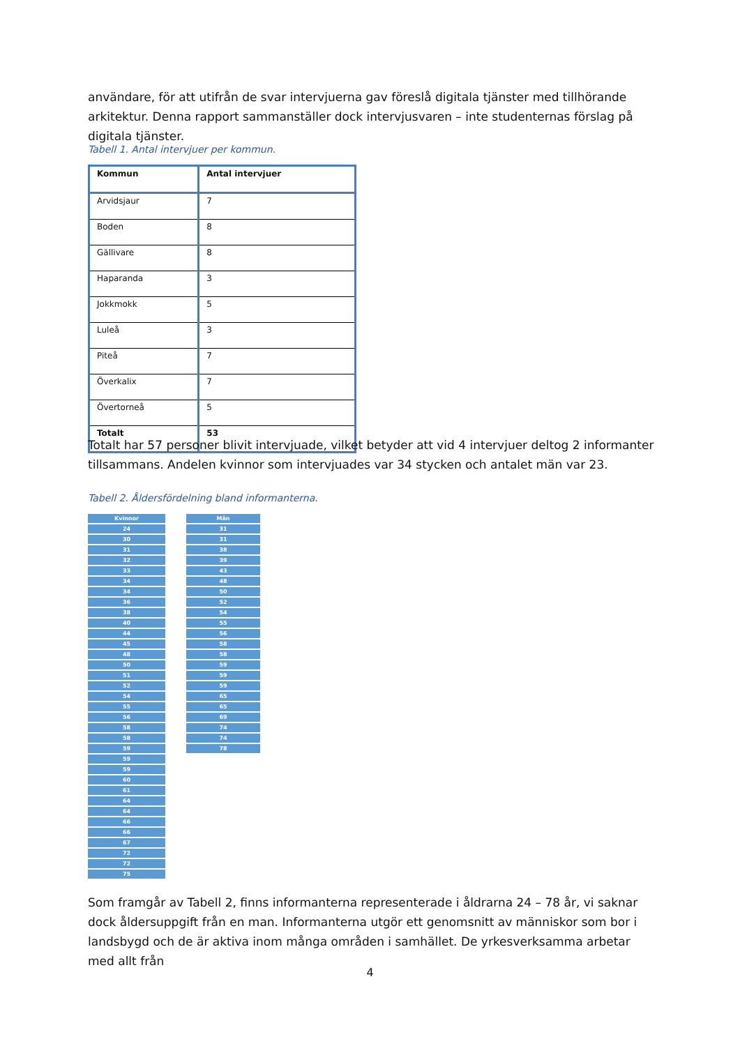användare, för att utifrån de svar intervjuerna gav föreslå digitala tjänster med tillhörande arkitektur. Denna rapport sammanställer dock intervjusvaren – inte studenternas förslag på digitala tjänster.
Tabell 1. Antal intervjuer per kommun.
| Kommun | Antal intervjuer |
| --- | --- |
| Arvidsjaur | 7 |
| Boden | 8 |
| Gällivare | 8 |
| Haparanda | 3 |
| Jokkmokk | 5 |
| Luleå | 3 |
| Piteå | 7 |
| Överkalix | 7 |
| Övertorneå | 5 |
| Totalt | 53 |
Totalt har 57 personer blivit intervjuade, vilket betyder att vid 4 intervjuer deltog 2 informanter tillsammans. Andelen kvinnor som intervjuades var 34 stycken och antalet män var 23.
Tabell 2. Åldersfördelning bland informanterna.
| Kvinnor |
| --- |
| 24 |
| 30 |
| 31 |
| 32 |
| 33 |
| 34 |
| 34 |
| 36 |
| 38 |
| 40 |
| 44 |
| 45 |
| 48 |
| 50 |
| 51 |
| 52 |
| 54 |
| 55 |
| 56 |
| 58 |
| 58 |
| 59 |
| 59 |
| 59 |
| 60 |
| 61 |
| 64 |
| 64 |
| 66 |
| 66 |
| 67 |
| 72 |
| 72 |
| 75 |
| Män |
| --- |
| 31 |
| 31 |
| 38 |
| 39 |
| 43 |
| 48 |
| 50 |
| 52 |
| 54 |
| 55 |
| 56 |
| 58 |
| 58 |
| 59 |
| 59 |
| 59 |
| 65 |
| 65 |
| 69 |
| 74 |
| 74 |
| 78 |
Som framgår av Tabell 2, finns informanterna representerade i åldrarna 24 – 78 år, vi saknar dock åldersuppgift från en man. Informanterna utgör ett genomsnitt av människor som bor i landsbygd och de är aktiva inom många områden i samhället. De yrkesverksamma arbetar med allt från
4